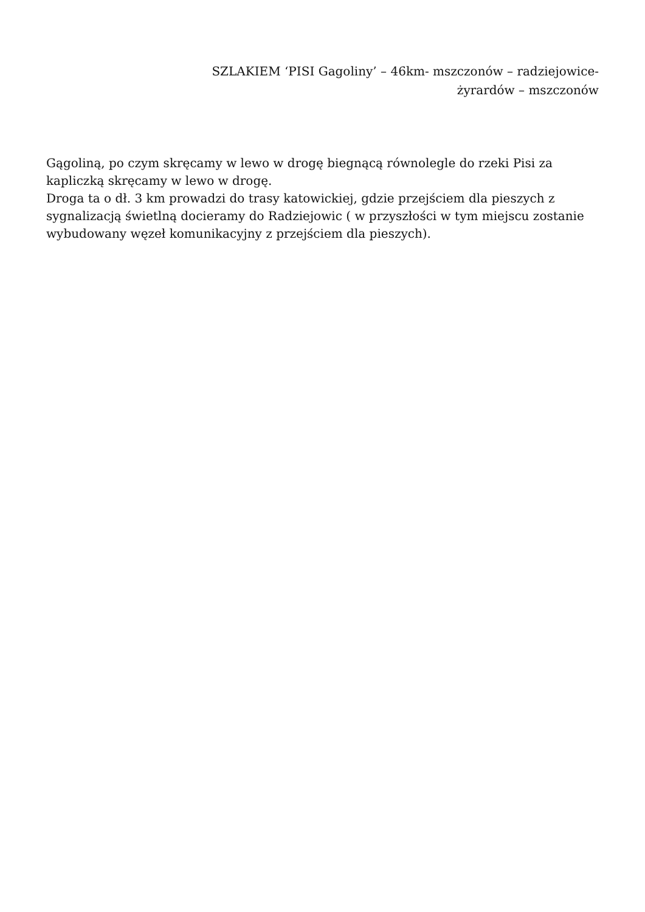SZLAKIEM ‘PISI Gagoliny’ – 46km- mszczonów – radziejowice-
żyrardów – mszczonów
Gągoliną, po czym skręcamy w lewo w drogę biegnącą równolegle do rzeki Pisi za kapliczką skręcamy w lewo w drogę.
Droga ta o dł. 3 km prowadzi do trasy katowickiej, gdzie przejściem dla pieszych z sygnalizacją świetlną docieramy do Radziejowic ( w przyszłości w tym miejscu zostanie wybudowany węzeł komunikacyjny z przejściem dla pieszych).